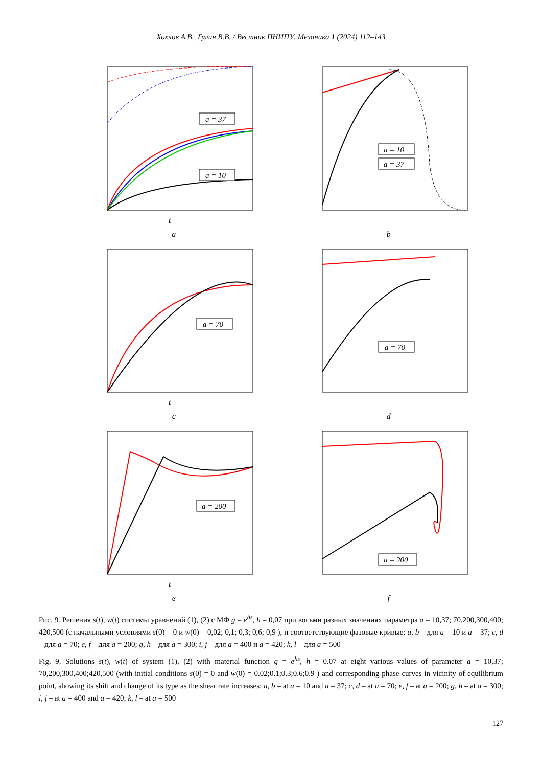Хохлов А.В., Гулин В.В. / Вестник ПНИПУ. Механика 1 (2024) 112–143
a = 37
a = 10
t
a
a = 10
a = 37
b
a = 70
t
c
a = 70
d
a = 200
t
e
a = 200
f
Рис. 9. Решения s(t), w(t) системы уравнений (1), (2) с МФ g = e<sup>hs</sup>, h = 0,07 при восьми разных значениях параметра a = 10,37; 70,200,300,400; 420,500 (с начальными условиями s(0) = 0 и w(0) = 0,02; 0,1; 0,3; 0,6; 0,9 ), и соответствующие фазовые кривые: a, b – для a = 10 и a = 37; c, d – для a = 70; e, f – для a = 200; g, h – для a = 300; i, j – для a = 400 и a = 420; k, l – для a = 500
Fig. 9. Solutions s(t), w(t) of system (1), (2) with material function g = e<sup>hs</sup>, h = 0.07 at eight various values of parameter a = 10,37; 70,200,300,400;420,500 (with initial conditions s(0) = 0 and w(0) = 0.02;0.1;0.3;0.6;0.9 ) and corresponding phase curves in vicinity of equilibrium point, showing its shift and change of its type as the shear rate increases: a, b – at a = 10 and a = 37; c, d – at a = 70; e, f – at a = 200; g, h – at a = 300; i, j – at a = 400 and a = 420; k, l – at a = 500
127